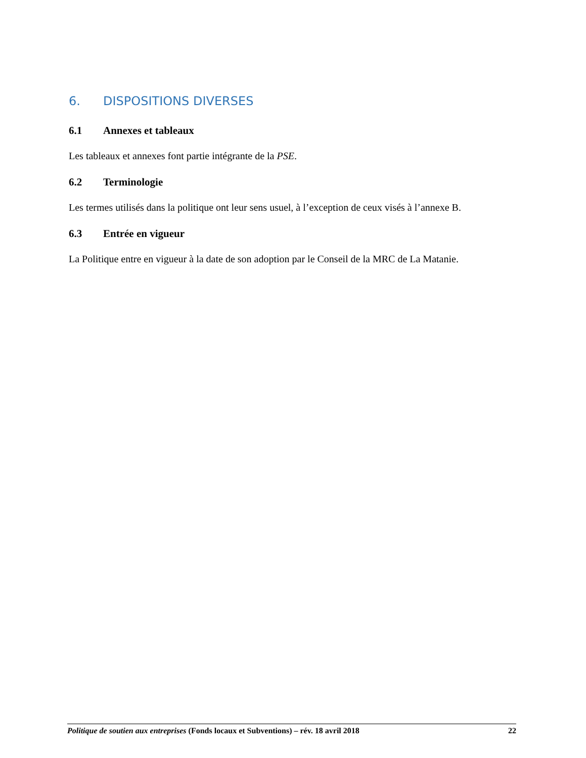6. DISPOSITIONS DIVERSES
6.1 Annexes et tableaux
Les tableaux et annexes font partie intégrante de la PSE.
6.2 Terminologie
Les termes utilisés dans la politique ont leur sens usuel, à l’exception de ceux visés à l’annexe B.
6.3 Entrée en vigueur
La Politique entre en vigueur à la date de son adoption par le Conseil de la MRC de La Matanie.
Politique de soutien aux entreprises (Fonds locaux et Subventions) – rév. 18 avril 2018
22